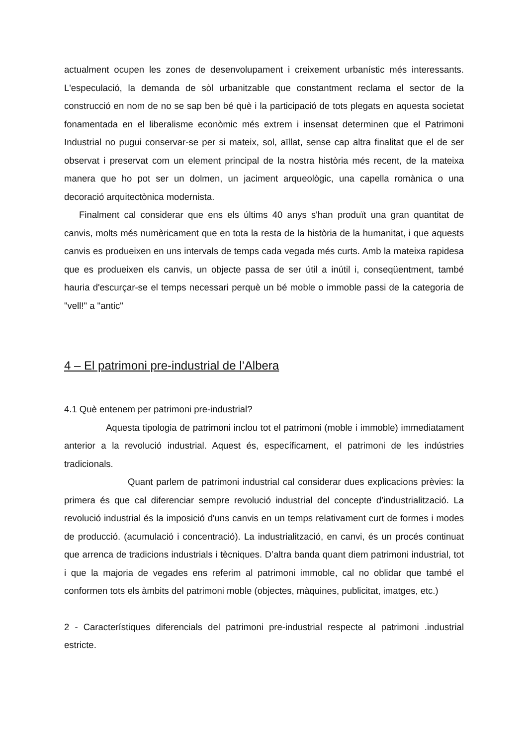actualment ocupen les zones de desenvolupament i creixement urbanístic més interessants. L'especulació, la demanda de sòl urbanitzable que constantment reclama el sector de la construcció en nom de no se sap ben bé què i la participació de tots plegats en aquesta societat fonamentada en el liberalisme econòmic més extrem i insensat determinen que el Patrimoni Industrial no pugui conservar-se per si mateix, sol, aïllat, sense cap altra finalitat que el de ser observat i preservat com un element principal de la nostra història més recent, de la mateixa manera que ho pot ser un dolmen, un jaciment arqueològic, una capella romànica o una decoració arquitectònica modernista.
Finalment cal considerar que ens els últims 40 anys s'han produït una gran quantitat de canvis, molts més numèricament que en tota la resta de la història de la humanitat, i que aquests canvis es produeixen en uns intervals de temps cada vegada més curts. Amb la mateixa rapidesa que es produeixen els canvis, un objecte passa de ser útil a inútil i, conseqüentment, també hauria d'escurçar-se el temps necessari perquè un bé moble o immoble passi de la categoria de "vell!" a "antic"
4 – El patrimoni pre-industrial de l’Albera
4.1 Què entenem per patrimoni pre-industrial?
Aquesta tipologia de patrimoni inclou tot el patrimoni (moble i immoble) immediatament anterior a la revolució industrial. Aquest és, específicament, el patrimoni de les indústries tradicionals.
Quant parlem de patrimoni industrial cal considerar dues explicacions prèvies: la primera és que cal diferenciar sempre revolució industrial del concepte d’industrialització. La revolució industrial és la imposició d'uns canvis en un temps relativament curt de formes i modes de producció. (acumulació i concentració). La industrialització, en canvi, és un procés continuat que arrenca de tradicions industrials i tècniques. D’altra banda quant diem patrimoni industrial, tot i que la majoria de vegades ens referim al patrimoni immoble, cal no oblidar que també el conformen tots els àmbits del patrimoni moble (objectes, màquines, publicitat, imatges, etc.)
2 - Característiques diferencials del patrimoni pre-industrial respecte al patrimoni .industrial estricte.